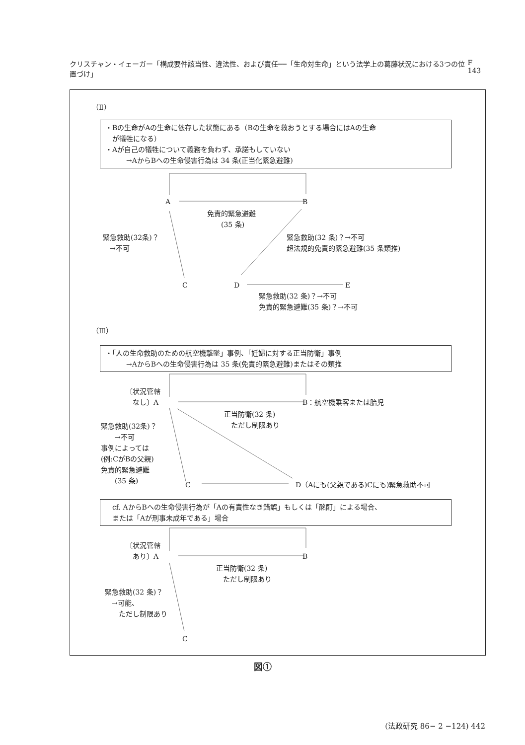クリスチャン・イェーガー「構成要件該当性、違法性、および責任──「生命対生命」という法学上の葛藤状況における3つの位置づけ」 F 143
（Ⅱ）
・Bの生命がAの生命に依存した状態にある（Bの生命を救おうとする場合にはAの生命
　が犠牲になる）
・Aが自己の犠牲について義務を負わず、承諾もしていない
　　　→AからBへの生命侵害行為は 34 条(正当化緊急避難)
A B
免責的緊急避難
　　(35 条)
緊急救助(32条)？
　→不可
緊急救助(32 条)？→不可
超法規的免責的緊急避難(35 条類推)
C D E
緊急救助(32 条)？→不可
免責的緊急避難(35 条)？→不可
（Ⅲ）
・「人の生命救助のための航空機撃墜」事例、「妊婦に対する正当防衛」事例
　　　→AからBへの生命侵害行為は 35 条(免責的緊急避難)またはその類推
〔状況管轄
　なし〕A
B：航空機乗客または胎児
正当防衛(32 条)
　ただし制限あり
緊急救助(32条)？
　　→不可
事例によっては
(例:CがBの父親)
免責的緊急避難
　　(35 条)
C D（Aにも(父親である)Cにも)緊急救助不可
　cf. AからBへの生命侵害行為が「Aの有責性なき錯誤」もしくは「酩酊」による場合、
　または「Aが刑事未成年である」場合
〔状況管轄
　あり〕A
B
正当防衛(32 条)
　ただし制限あり
緊急救助(32 条)？
　→可能、
　　ただし制限あり
C
図①
(法政研究 86− 2 −124) 442